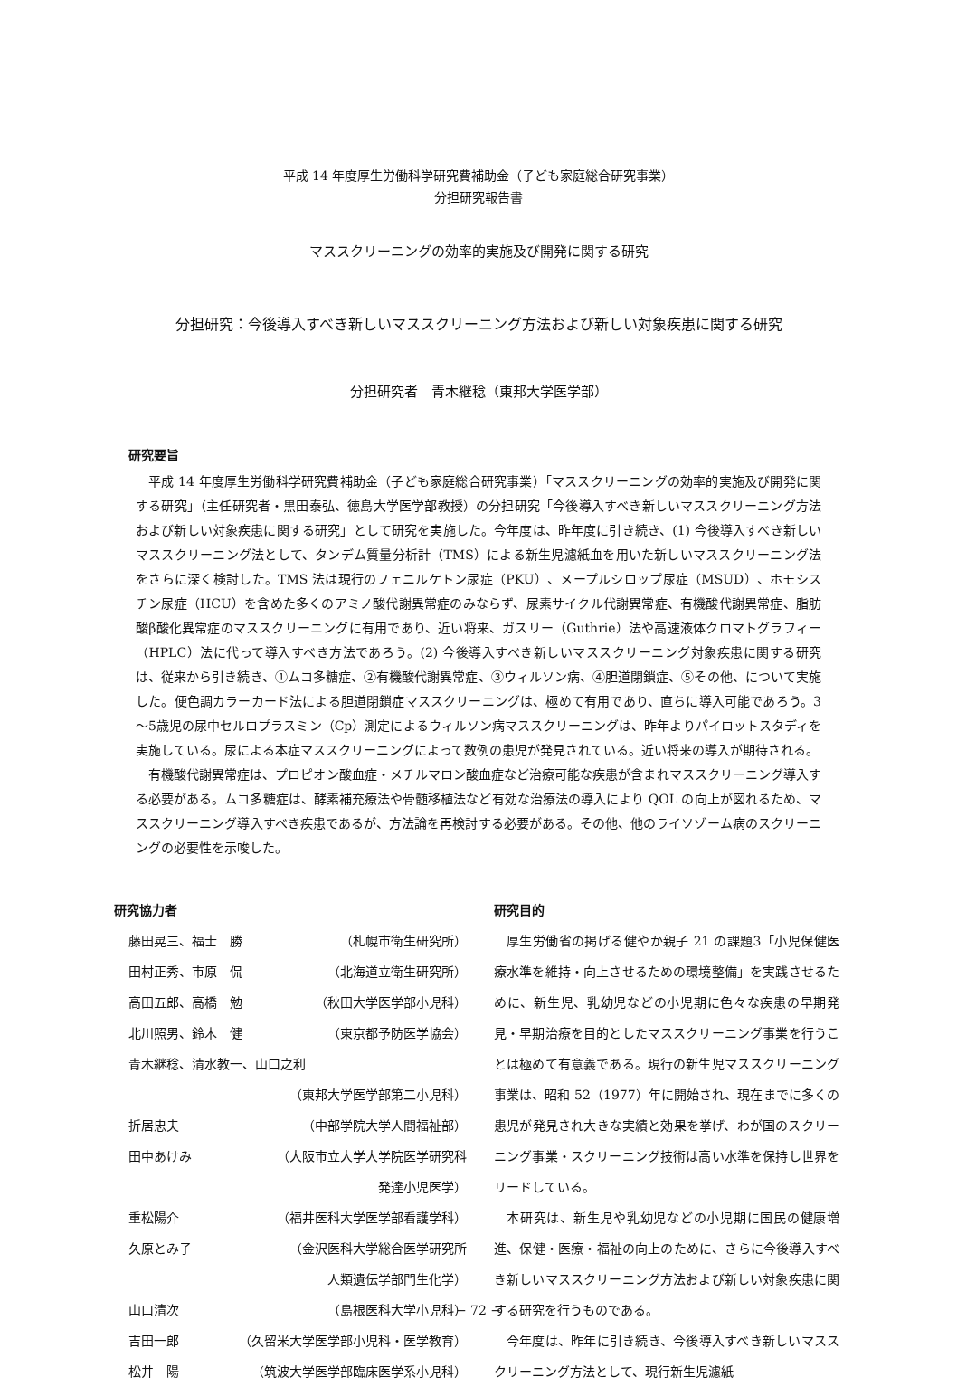平成 14 年度厚生労働科学研究費補助金（子ども家庭総合研究事業）
分担研究報告書
マススクリーニングの効率的実施及び開発に関する研究
分担研究：今後導入すべき新しいマススクリーニング方法および新しい対象疾患に関する研究
分担研究者　青木継稔（東邦大学医学部）
研究要旨
平成 14 年度厚生労働科学研究費補助金（子ども家庭総合研究事業）「マススクリーニングの効率的実施及び開発に関する研究」（主任研究者・黒田泰弘、徳島大学医学部教授）の分担研究「今後導入すべき新しいマススクリーニング方法および新しい対象疾患に関する研究」として研究を実施した。今年度は、昨年度に引き続き、(1) 今後導入すべき新しいマススクリーニング法として、タンデム質量分析計（TMS）による新生児濾紙血を用いた新しいマススクリーニング法をさらに深く検討した。TMS 法は現行のフェニルケトン尿症（PKU）、メープルシロップ尿症（MSUD）、ホモシスチン尿症（HCU）を含めた多くのアミノ酸代謝異常症のみならず、尿素サイクル代謝異常症、有機酸代謝異常症、脂肪酸β酸化異常症のマススクリーニングに有用であり、近い将来、ガスリー（Guthrie）法や高速液体クロマトグラフィー（HPLC）法に代って導入すべき方法であろう。(2) 今後導入すべき新しいマススクリーニング対象疾患に関する研究は、従来から引き続き、①ムコ多糖症、②有機酸代謝異常症、③ウィルソン病、④胆道閉鎖症、⑤その他、について実施した。便色調カラーカード法による胆道閉鎖症マススクリーニングは、極めて有用であり、直ちに導入可能であろう。3～5歳児の尿中セルロプラスミン（Cp）測定によるウィルソン病マススクリーニングは、昨年よりパイロットスタディを実施している。尿による本症マススクリーニングによって数例の患児が発見されている。近い将来の導入が期待される。
有機酸代謝異常症は、プロピオン酸血症・メチルマロン酸血症など治療可能な疾患が含まれマススクリーニング導入する必要がある。ムコ多糖症は、酵素補充療法や骨髄移植法など有効な治療法の導入により QOL の向上が図れるため、マススクリーニング導入すべき疾患であるが、方法論を再検討する必要がある。その他、他のライソゾーム病のスクリーニングの必要性を示唆した。
研究協力者
藤田晃三、福士　勝 （札幌市衛生研究所）
田村正秀、市原　侃 （北海道立衛生研究所）
高田五郎、高橋　勉 （秋田大学医学部小児科）
北川照男、鈴木　健 （東京都予防医学協会）
青木継稔、清水教一、山口之利
（東邦大学医学部第二小児科）
折居忠夫 （中部学院大学人間福祉部）
田中あけみ （大阪市立大学大学院医学研究科
発達小児医学）
重松陽介 （福井医科大学医学部看護学科）
久原とみ子 （金沢医科大学総合医学研究所
人類遺伝学部門生化学）
山口清次 （島根医科大学小児科）
吉田一郎 （久留米大学医学部小児科・医学教育）
松井　陽 （筑波大学医学部臨床医学系小児科）
研究目的
厚生労働省の掲げる健やか親子 21 の課題3「小児保健医療水準を維持・向上させるための環境整備」を実践させるために、新生児、乳幼児などの小児期に色々な疾患の早期発見・早期治療を目的としたマススクリーニング事業を行うことは極めて有意義である。現行の新生児マススクリーニング事業は、昭和 52（1977）年に開始され、現在までに多くの患児が発見され大きな実績と効果を挙げ、わが国のスクリーニング事業・スクリーニング技術は高い水準を保持し世界をリードしている。
本研究は、新生児や乳幼児などの小児期に国民の健康増進、保健・医療・福祉の向上のために、さらに今後導入すべき新しいマススクリーニング方法および新しい対象疾患に関する研究を行うものである。
今年度は、昨年に引き続き、今後導入すべき新しいマススクリーニング方法として、現行新生児濾紙
− 72 −